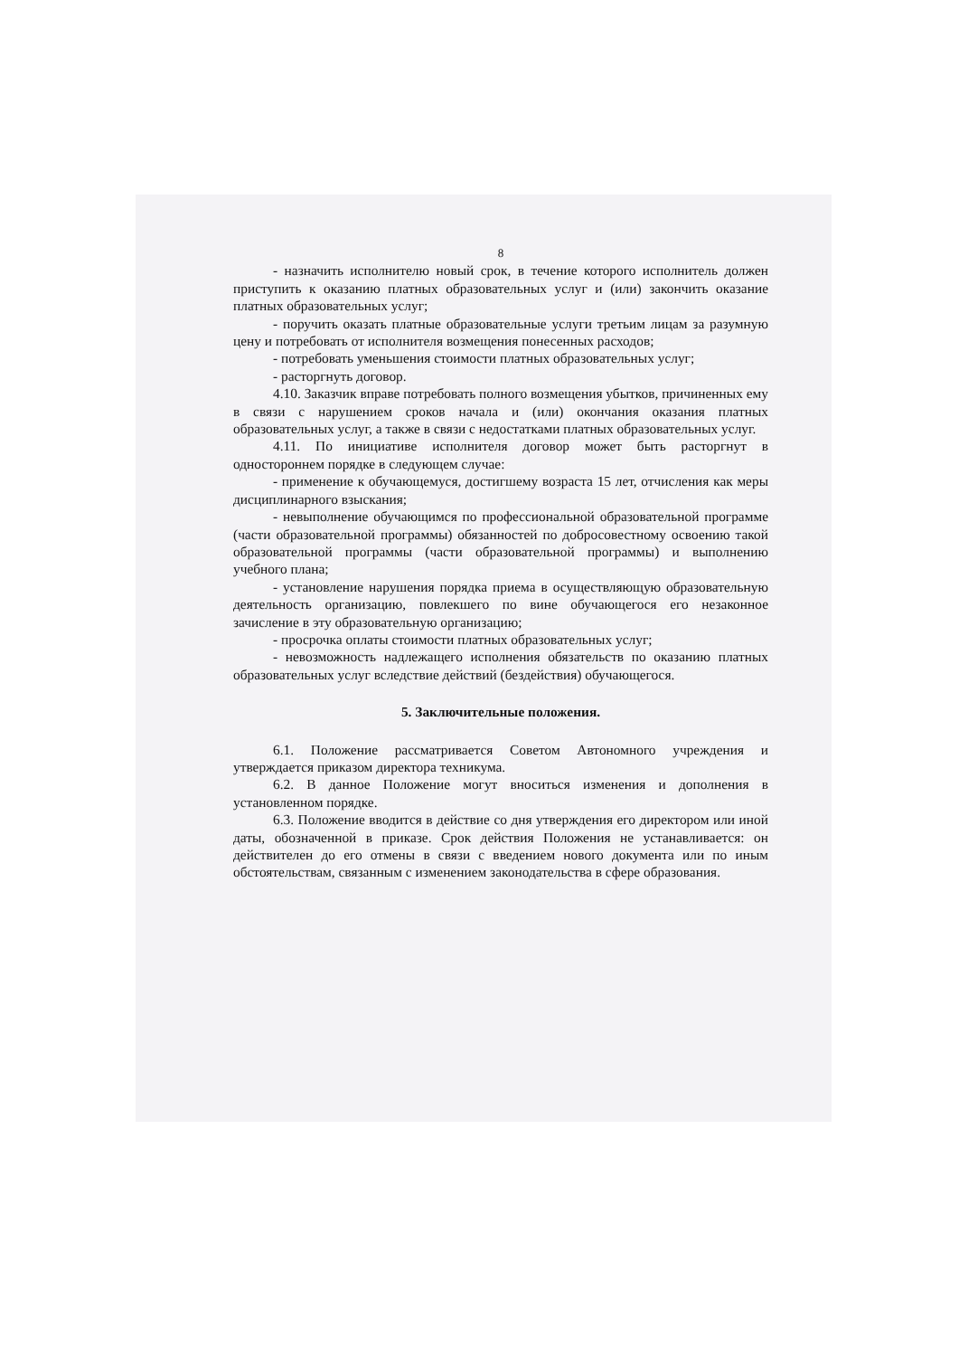8
- назначить исполнителю новый срок, в течение которого исполнитель должен приступить к оказанию платных образовательных услуг и (или) закончить оказание платных образовательных услуг;
- поручить оказать платные образовательные услуги третьим лицам за разумную цену и потребовать от исполнителя возмещения понесенных расходов;
- потребовать уменьшения стоимости платных образовательных услуг;
- расторгнуть договор.
4.10. Заказчик вправе потребовать полного возмещения убытков, причиненных ему в связи с нарушением сроков начала и (или) окончания оказания платных образовательных услуг, а также в связи с недостатками платных образовательных услуг.
4.11. По инициативе исполнителя договор может быть расторгнут в одностороннем порядке в следующем случае:
- применение к обучающемуся, достигшему возраста 15 лет, отчисления как меры дисциплинарного взыскания;
- невыполнение обучающимся по профессиональной образовательной программе (части образовательной программы) обязанностей по добросовестному освоению такой образовательной программы (части образовательной программы) и выполнению учебного плана;
- установление нарушения порядка приема в осуществляющую образовательную деятельность организацию, повлекшего по вине обучающегося его незаконное зачисление в эту образовательную организацию;
- просрочка оплаты стоимости платных образовательных услуг;
- невозможность надлежащего исполнения обязательств по оказанию платных образовательных услуг вследствие действий (бездействия) обучающегося.
5. Заключительные положения.
6.1. Положение рассматривается Советом Автономного учреждения и утверждается приказом директора техникума.
6.2. В данное Положение могут вноситься изменения и дополнения в установленном порядке.
6.3. Положение вводится в действие со дня утверждения его директором или иной даты, обозначенной в приказе. Срок действия Положения не устанавливается: он действителен до его отмены в связи с введением нового документа или по иным обстоятельствам, связанным с изменением законодательства в сфере образования.